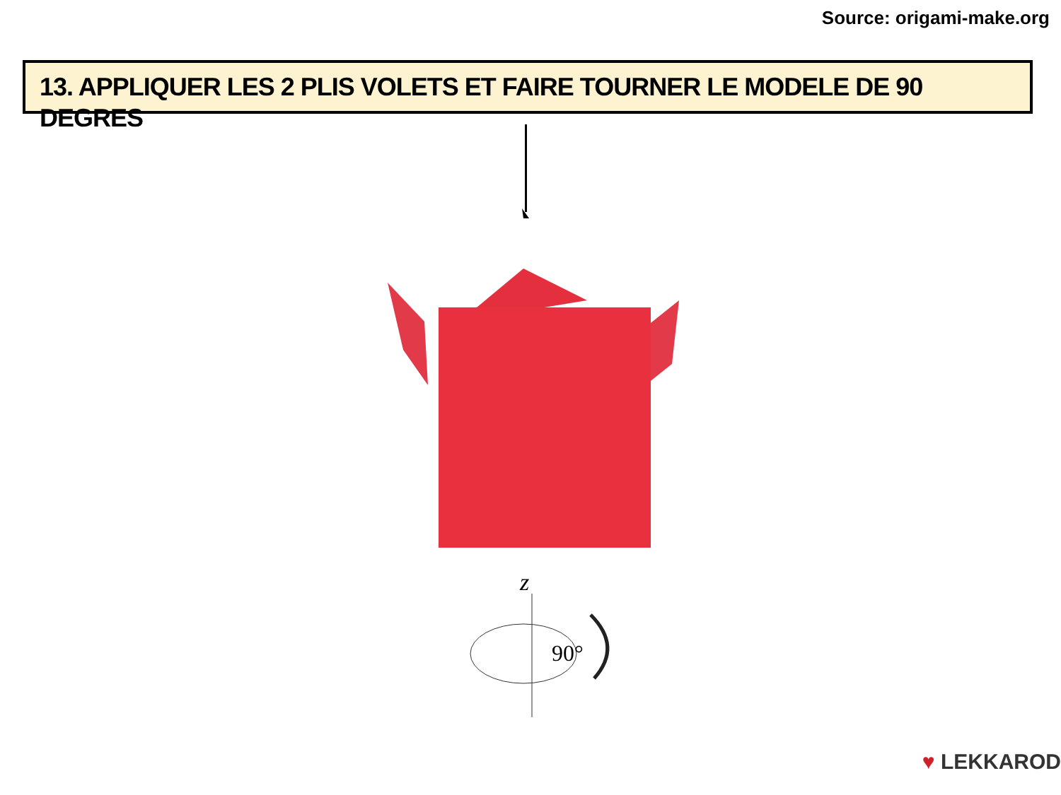Source: origami-make.org
13. APPLIQUER LES 2 PLIS VOLETS ET FAIRE TOURNER LE MODELE DE 90 DEGRES
z
90°
♥ LEKKAROD